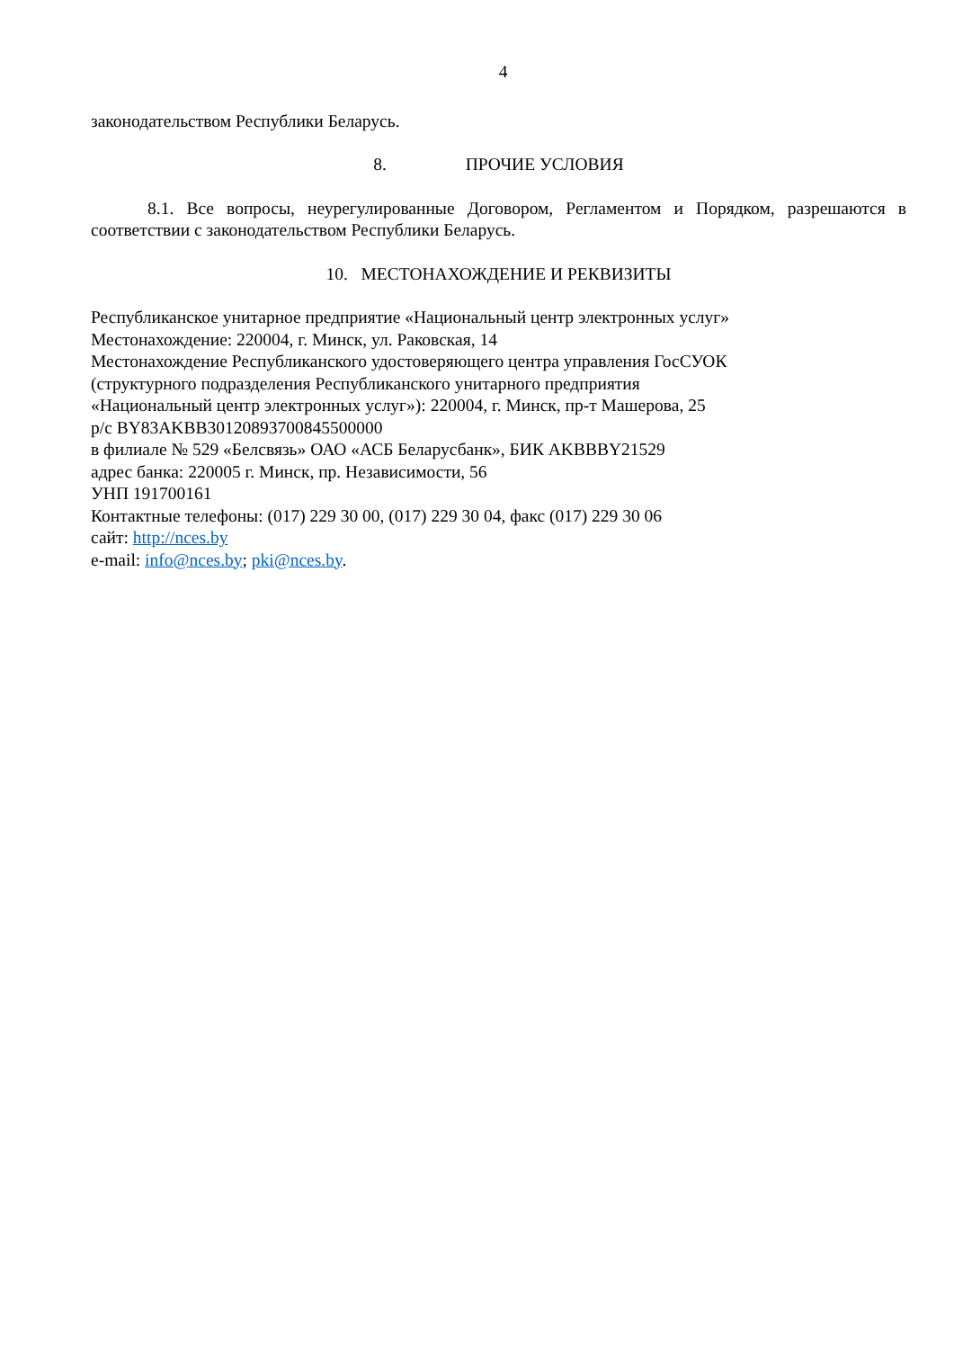4
законодательством Республики Беларусь.
8. ПРОЧИЕ УСЛОВИЯ
8.1. Все вопросы, неурегулированные Договором, Регламентом и Порядком, разрешаются в соответствии с законодательством Республики Беларусь.
10. МЕСТОНАХОЖДЕНИЕ И РЕКВИЗИТЫ
Республиканское унитарное предприятие «Национальный центр электронных услуг»
Местонахождение: 220004, г. Минск, ул. Раковская, 14
Местонахождение Республиканского удостоверяющего центра управления ГосСУОК
(структурного подразделения Республиканского унитарного предприятия
«Национальный центр электронных услуг»): 220004, г. Минск, пр-т Машерова, 25
р/с BY83AKBB30120893700845500000
в филиале № 529 «Белсвязь» ОАО «АСБ Беларусбанк», БИК AKBBBY21529
адрес банка: 220005 г. Минск, пр. Независимости, 56
УНП 191700161
Контактные телефоны: (017) 229 30 00, (017) 229 30 04, факс (017) 229 30 06
сайт: http://nces.by
e-mail: info@nces.by; pki@nces.by.